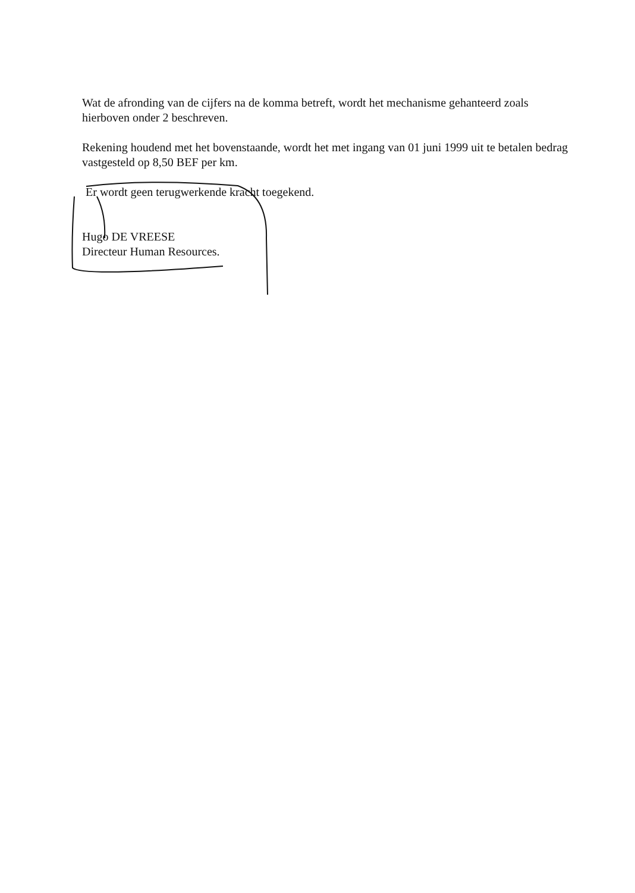Wat de afronding van de cijfers na de komma betreft, wordt het mechanisme gehanteerd zoals hierboven onder 2 beschreven.
Rekening houdend met het bovenstaande, wordt het met ingang van 01 juni 1999 uit te betalen bedrag vastgesteld op 8,50 BEF per km.
Er wordt geen terugwerkende kracht toegekend.
Hugo DE VREESE
Directeur Human Resources.